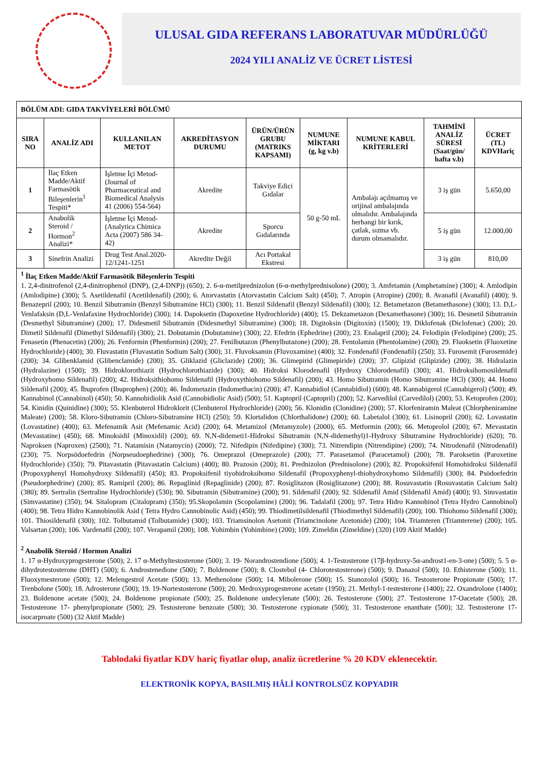ULUSAL GIDA REFERANS LABORATUVAR MÜDÜRLÜĞÜ
2024 YILI ANALİZ VE ÜCRET LİSTESİ
| BÖLÜM ADI: GIDA TAKVİYELERİ BÖLÜMÜ | | | | | | | | |
| --- | --- | --- | --- | --- | --- | --- | --- | --- |
| SIRA NO | ANALİZ ADI | KULLANILAN METOT | AKREDİTASYON DURUMU | ÜRÜN/ÜRÜN GRUBU (MATRIKS KAPSAMI) | NUMUNE MİKTARI (g, kg v.b) | NUMUNE KABUL KRİTERLERİ | TAHMİNİ ANALİZ SÜRESİ (Saat/gün/ hafta v.b) | ÜCRET (TL) KDVHariç |
| 1 | İlaç Etken Madde/Aktif Farmasötik Bileşenlerin<sup>1</sup> Tespiti* | İşletme İçi Metod-(Journal of Pharmaceutical and Biomedical Analysis 41 (2006) 554-564) | Akredite | Takviye Edici Gıdalar | 50 g-50 mL | Ambalajı açılmamış ve orijinal ambalajında olmalıdır. Ambalajında herhangi bir kırık, çatlak, sızma vb. durum olmamalıdır. | 3 iş gün | 5.650,00 |
| 2 | Anabolik Steroid / Hormon<sup>2</sup> Analizi* | İşletme İçi Metod-(Analytica Chimica Acta (2007) 586 34-42) | Akredite | Sporcu Gıdalarında | | | 5 iş gün | 12.000,00 |
| 3 | Sinefrin Analizi | Drug Test Anal.2020-12/1241-1251 | Akredite Değil | Acı Portakal Ekstresi | | | 3 iş gün | 810,00 |
| <sup>1</sup> İlaç Etken Madde/Aktif Farmasötik Bileşenlerin Tespiti 1. 2,4-dinitrofenol (2,4-dinitrophenol (DNP), (2,4-DNP)) (650); 2. 6-α-metilprednizolon (6-α-methylprednisolone) (200); 3. Amfetamin (Amphetamine) (300); 4. Amlodipin (Amlodipine) (300); 5. Asetildenafil (Acetildenafil) (200); 6. Atorvastatin (Atorvastatin Calcium Salt) (450); 7. Atropin (Atropine) (200); 8. Avanafil (Avanafil) (400); 9. Benazepril (200); 10. Benzil Sibutramin (Benzyl Sibutramine HCl) (300); 11. Benzil Sildenafil (Benzyl Sildenafil) (300); 12. Betametazon (Betamethasone) (300); 13. D,L-Venlafaksin (D,L-Venlafaxine Hydrochloride) (300); 14. Dapoksetin (Dapoxetine Hydrochloride) (400); 15. Dekzametazon (Dexamethasone) (300); 16. Desmetil Sibutramin (Desmethyl Sibutramine) (200); 17. Didesmetil Sibutramin (Didesmethyl Sibutramine) (300); 18. Digitoksin (Digitoxin) (1500); 19. Diklofenak (Diclofenac) (200); 20. Dimetil Sildenafil (Dimethyl Sildenafil) (300); 21. Dobutamin (Dobutamine) (300); 22. Efedrin (Ephedrine) (200); 23. Enalapril (200); 24. Felodipin (Felodipine) (200); 25. Fenasetin (Phenacetin) (200); 26. Fenformin (Phenformin) (200); 27. Fenilbutazon (Phenylbutazone) (200); 28. Fentolamin (Phentolamine) (200); 29. Fluoksetin (Fluoxetine Hydrochloride) (400); 30. Fluvastatin (Fluvastatin Sodium Salt) (300); 31. Fluvoksamin (Fluvoxamine) (400); 32. Fondenafil (Fondenafil) (250); 33. Furosemit (Furosemide) (200); 34. Glibenklamid (Glibenclamide) (200); 35. Gliklazid (Gliclazide) (200); 36. Glimepirid (Glimepiride) (200); 37. Glipizid (Glipizide) (200); 38. Hidralazin (Hydralazine) (1500); 39. Hidroklorothiazit (Hydrochlorothiazide) (300); 40. Hidroksi Klorodenafil (Hydroxy Chlorodenafil) (300); 41. Hidroksihomosildenafil (Hydroxyhomo Sildenafil) (200); 42. Hidroksithiohomo Sildenafil (Hydroxythiohomo Sildenafil) (200); 43. Homo Sibutramin (Homo Sibutramine HCl) (300); 44. Homo Sildenafil (200); 45. İbuprofen (Ibuprophen) (200); 46. İndometazin (Indomethacin) (200); 47. Kannabidiol (Cannabidiol) (600); 48. Kannabigerol (Cannabigerol) (500); 49. Kannabinol (Cannabinol) (450); 50. Kannobidiolik Asid (Cannobidiolic Asid) (500); 51. Kaptopril (Captopril) (200); 52. Karvedilol (Carvedilol) (200); 53. Ketoprofen (200); 54. Kinidin (Quinidine) (300); 55. Klenbuterol Hidroklorit (Clenbuterol Hydrochloride) (200); 56. Klonidin (Clonidine) (200); 57. Klorfeniramin Maleat (Chlorpheniramine Maleate) (200); 58. Kloro-Sibutramin (Chloro-Sibutramine HCl) (250); 59. Klortalidon (Chlorthalidone) (200); 60. Labetalol (300); 61. Lisinopril (200); 62. Lovastatin (Lovastatine) (400); 63. Mefenamik Asit (Mefenamic Acid) (200); 64. Metamizol (Metamyzole) (2000); 65. Metformin (200); 66. Metoprolol (200); 67. Mevastatin (Mevastatine) (450); 68. Minoksidil (Minoxidil) (200); 69. N,N-didemeti1-Hidroksi Sibutramin (N,N-didemethyl)1-Hydroxy Sibutramine Hydrochloride) (620); 70. Naproksen (Naproxen) (2500); 71. Natamisin (Natamycin) (2000); 72. Nifedipin (Nifedipine) (300); 73. Nitrendipin (Nitrendipine) (200); 74. Nitrodenafil (Nitrodenafil) (230); 75. Norpsödoefedrin (Norpseudoephedrine) (300); 76. Omeprazol (Omeprazole) (200); 77. Parasetamol (Paracetamol) (200); 78. Paroksetin (Paroxetine Hydrochloride) (350); 79. Pitavastatin (Pitavastatin Calcium) (400); 80. Prazosin (200); 81. Prednizolon (Prednisolone) (200); 82. Propoksifenil Homohidroksi Sildenafil (Propoxyphenyl Homohydroxy Sildenafil) (450); 83. Propoksifenil tiyohidroksihomo Sildenafil (Propoxyphenyl-thiohydroxyhomo Sildenafil) (300); 84. Psödoefedrin (Pseudoephedrine) (200); 85. Ramipril (200); 86. Repaglinid (Repaglinide) (200); 87. Rosiglitazon (Rosiglitazone) (200); 88. Rosuvastatin (Rosuvastatin Calcium Salt) (380); 89. Sertralin (Sertraline Hydrochloride) (530); 90. Sibutramin (Sibutramine) (200); 91. Sildenafil (200); 92. Sildenafil Amid (Sildenafil Amid) (400); 93. Simvastatin (Simvastatine) (350); 94. Sitalopram (Citalopram) (350); 95.Skopolamin (Scopolamine) (200); 96. Tadalafil (200); 97. Tetra Hidro Kannobinol (Tetra Hydro Cannobinol) (400); 98. Tetra Hidro Kannobinolik Asid ( Tetra Hydro Cannobinolic Asid) (450); 99. Thiodimetilsildenafil (Thiodimethyl Sildenafil) (200); 100. Thiohomo Sildenafil (300); 101. Thiosildenafil (300); 102. Tolbutamid (Tolbutamide) (300); 103. Triamsinolon Asetonit (Triamcinolone Acetonide) (200); 104. Triamteren (Triamterene) (200); 105. Valsartan (200); 106. Vardenafil (200); 107. Verapamil (200); 108. Yohimbin (Yohimbine) (200); 109. Zimeldin (Zimeldine) (320) (109 Aktif Madde) <sup>2</sup> Anabolik Steroid / Hormon Analizi 1. 17 α-Hydroxyprogesterone (500); 2. 17 α-Methyltestosterone (500); 3. 19- Norandrostendione (500); 4. 1-Testosterone (17β-hydroxy-5α-androst1-en-3-one) (500); 5. 5 α-dihydrotestosterone (DHT) (500); 6. Androstenedione (500); 7. Boldenone (500); 8. Clostebol (4- Chlorotestosterone) (500); 9. Danazol (500); 10. Ethisterone (500); 11. Fluoxymesterone (500); 12. Melengestrol Acetate (500); 13. Methenolone (500); 14. Mibolerone (500); 15. Stanozolol (500); 16. Testosterone Propionate (500); 17. Trenbolone (500); 18. Adrosterone (500); 19. 19-Nortestosterone (500); 20. Medroxyprogesterone acetate (1950); 21. Methyl-1-testesterone (1400); 22. Oxandrolone (1400); 23. Boldenone acetate (500); 24. Boldenone propionate (500); 25. Boldenone undecylenate (500); 26. Testosterone (500); 27. Testosterone 17-Oacetate (500); 28. Testosterone 17- phenylpropionate (500); 29. Testosterone benzoate (500); 30. Testosterone cypionate (500); 31. Testosterone enanthate (500); 32. Testosterone 17- isocarproate (500) (32 Aktif Madde) | | | | | | | | |
Tablodaki fiyatlar KDV hariç fiyatlar olup, analiz ücretlerine % 20 KDV eklenecektir.
ELEKTRONİK KOPYA, BASILMIŞ HÂLİ KONTROLSÜZ KOPYADIR